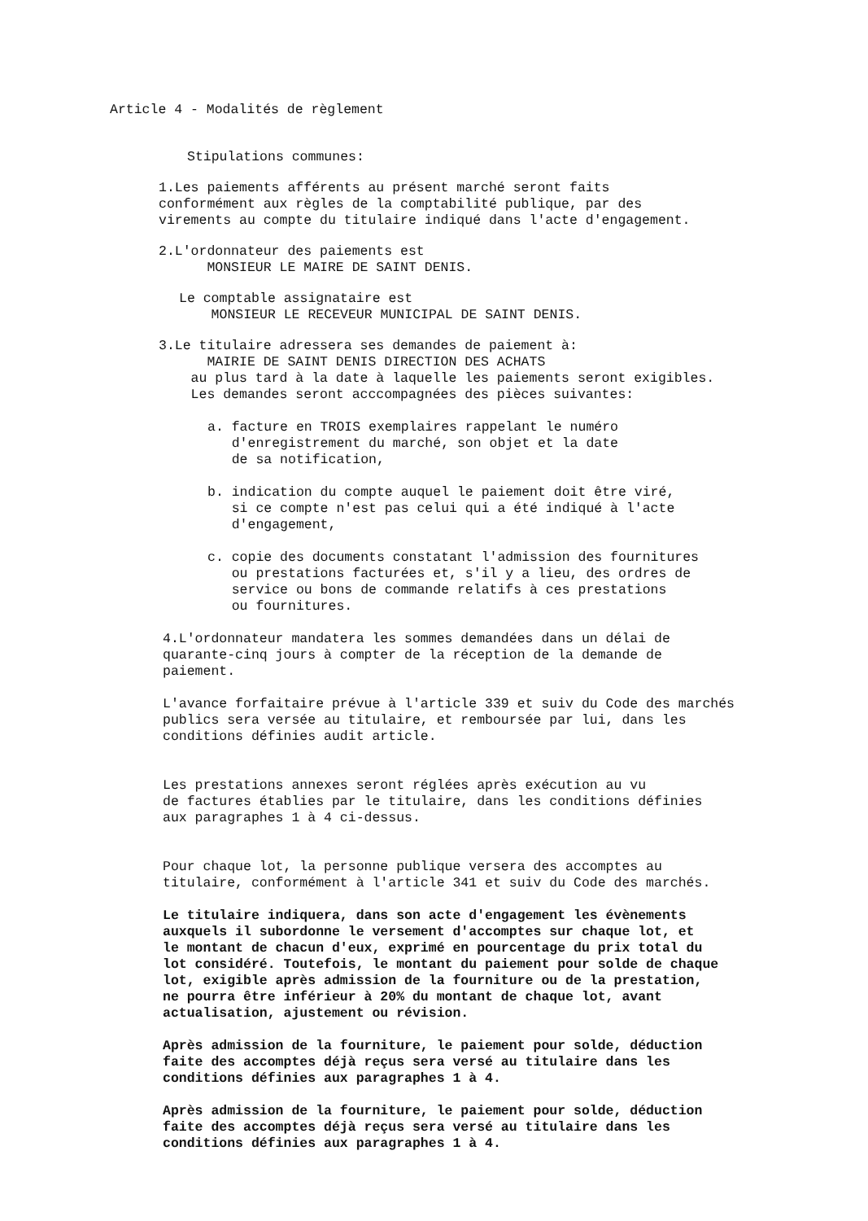Article 4 - Modalités de règlement
Stipulations communes:
1.Les paiements afférents au présent marché seront faits conformément aux règles de la comptabilité publique, par des virements au compte du titulaire indiqué dans l'acte d'engagement.
2.L'ordonnateur des paiements est MONSIEUR LE MAIRE DE SAINT DENIS.
Le comptable assignataire est MONSIEUR LE RECEVEUR MUNICIPAL DE SAINT DENIS.
3.Le titulaire adressera ses demandes de paiement à: MAIRIE DE SAINT DENIS DIRECTION DES ACHATS au plus tard à la date à laquelle les paiements seront exigibles. Les demandes seront acccompagnées des pièces suivantes:
a. facture en TROIS exemplaires rappelant le numéro d'enregistrement du marché, son objet et la date de sa notification,
b. indication du compte auquel le paiement doit être viré, si ce compte n'est pas celui qui a été indiqué à l'acte d'engagement,
c. copie des documents constatant l'admission des fournitures ou prestations facturées et, s'il y a lieu, des ordres de service ou bons de commande relatifs à ces prestations ou fournitures.
4.L'ordonnateur mandatera les sommes demandées dans un délai de quarante-cinq jours à compter de la réception de la demande de paiement.
L'avance forfaitaire prévue à l'article 339 et suiv du Code des marchés publics sera versée au titulaire, et remboursée par lui, dans les conditions définies audit article.
Les prestations annexes seront réglées après exécution au vu de factures établies par le titulaire, dans les conditions définies aux paragraphes 1 à 4 ci-dessus.
Pour chaque lot, la personne publique versera des accomptes au titulaire, conformément à l'article 341 et suiv du Code des marchés.
Le titulaire indiquera, dans son acte d'engagement les évènements auxquels il subordonne le versement d'accomptes sur chaque lot, et le montant de chacun d'eux, exprimé en pourcentage du prix total du lot considéré. Toutefois, le montant du paiement pour solde de chaque lot, exigible après admission de la fourniture ou de la prestation, ne pourra être inférieur à 20% du montant de chaque lot, avant actualisation, ajustement ou révision.
Après admission de la fourniture, le paiement pour solde, déduction faite des accomptes déjà reçus sera versé au titulaire dans les conditions définies aux paragraphes 1 à 4.
Après admission de la fourniture, le paiement pour solde, déduction faite des accomptes déjà reçus sera versé au titulaire dans les conditions définies aux paragraphes 1 à 4.